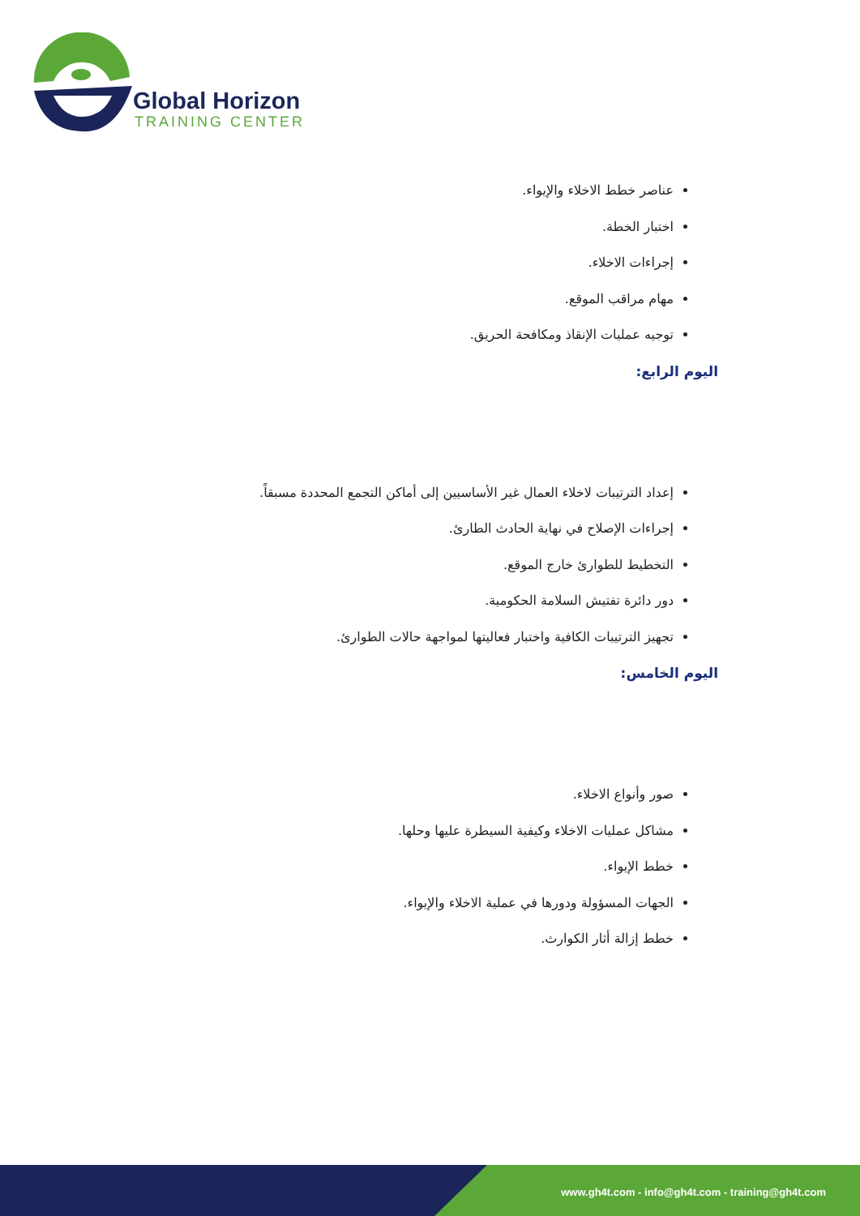Global Horizon
TRAINING CENTER
عناصر خطط الاخلاء والإيواء.
اختبار الخطة.
إجراءات الاخلاء.
مهام مراقب الموقع.
توجيه عمليات الإنقاذ ومكافحة الحريق.
اليوم الرابع:
إعداد الترتيبات لاخلاء العمال غير الأساسيين إلى أماكن التجمع المحددة مسبقاً.
إجراءات الإصلاح في نهاية الحادث الطارئ.
التخطيط للطوارئ خارج الموقع.
دور دائرة تفتيش السلامة الحكومية.
تجهيز الترتيبات الكافية واختبار فعاليتها لمواجهة حالات الطوارئ.
اليوم الخامس:
صور وأنواع الاخلاء.
مشاكل عمليات الاخلاء وكيفية السيطرة عليها وحلها.
خطط الإيواء.
الجهات المسؤولة ودورها في عملية الاخلاء والإيواء.
خطط إزالة أثار الكوارث.
www.gh4t.com - info@gh4t.com - training@gh4t.com